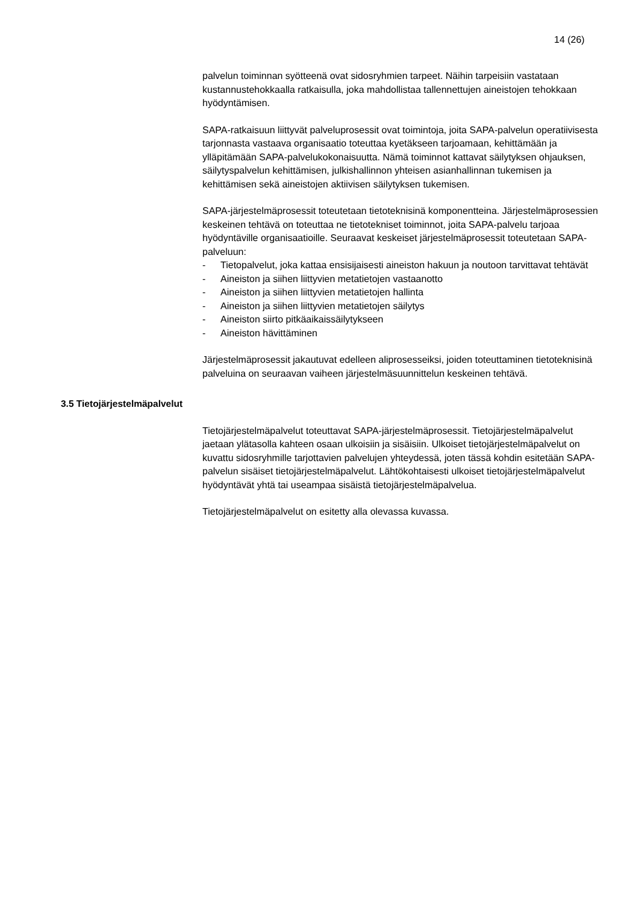14 (26)
palvelun toiminnan syötteenä ovat sidosryhmien tarpeet. Näihin tarpeisiin vastataan kustannustehokkaalla ratkaisulla, joka mahdollistaa tallennettujen aineistojen tehokkaan hyödyntämisen.
SAPA-ratkaisuun liittyvät palveluprosessit ovat toimintoja, joita SAPA-palvelun operatiivisesta tarjonnasta vastaava organisaatio toteuttaa kyetäkseen tarjoamaan, kehittämään ja ylläpitämään SAPA-palvelukokonaisuutta. Nämä toiminnot kattavat säilytyksen ohjauksen, säilytyspalvelun kehittämisen, julkishallinnon yhteisen asianhallinnan tukemisen ja kehittämisen sekä aineistojen aktiivisen säilytyksen tukemisen.
SAPA-järjestelmäprosessit toteutetaan tietoteknisinä komponentteina. Järjestelmäprosessien keskeinen tehtävä on toteuttaa ne tietotekniset toiminnot, joita SAPA-palvelu tarjoaa hyödyntäville organisaatioille. Seuraavat keskeiset järjestelmäprosessit toteutetaan SAPA-palveluun:
- Tietopalvelut, joka kattaa ensisijaisesti aineiston hakuun ja noutoon tarvittavat tehtävät
- Aineiston ja siihen liittyvien metatietojen vastaanotto
- Aineiston ja siihen liittyvien metatietojen hallinta
- Aineiston ja siihen liittyvien metatietojen säilytys
- Aineiston siirto pitkäaikaissäilytykseen
- Aineiston hävittäminen
Järjestelmäprosessit jakautuvat edelleen aliprosesseiksi, joiden toteuttaminen tietoteknisinä palveluina on seuraavan vaiheen järjestelmäsuunnittelun keskeinen tehtävä.
3.5 Tietojärjestelmäpalvelut
Tietojärjestelmäpalvelut toteuttavat SAPA-järjestelmäprosessit. Tietojärjestelmäpalvelut jaetaan ylätasolla kahteen osaan ulkoisiin ja sisäisiin. Ulkoiset tietojärjestelmäpalvelut on kuvattu sidosryhmille tarjottavien palvelujen yhteydessä, joten tässä kohdin esitetään SAPA-palvelun sisäiset tietojärjestelmäpalvelut. Lähtökohtaisesti ulkoiset tietojärjestelmäpalvelut hyödyntävät yhtä tai useampaa sisäistä tietojärjestelmäpalvelua.
Tietojärjestelmäpalvelut on esitetty alla olevassa kuvassa.